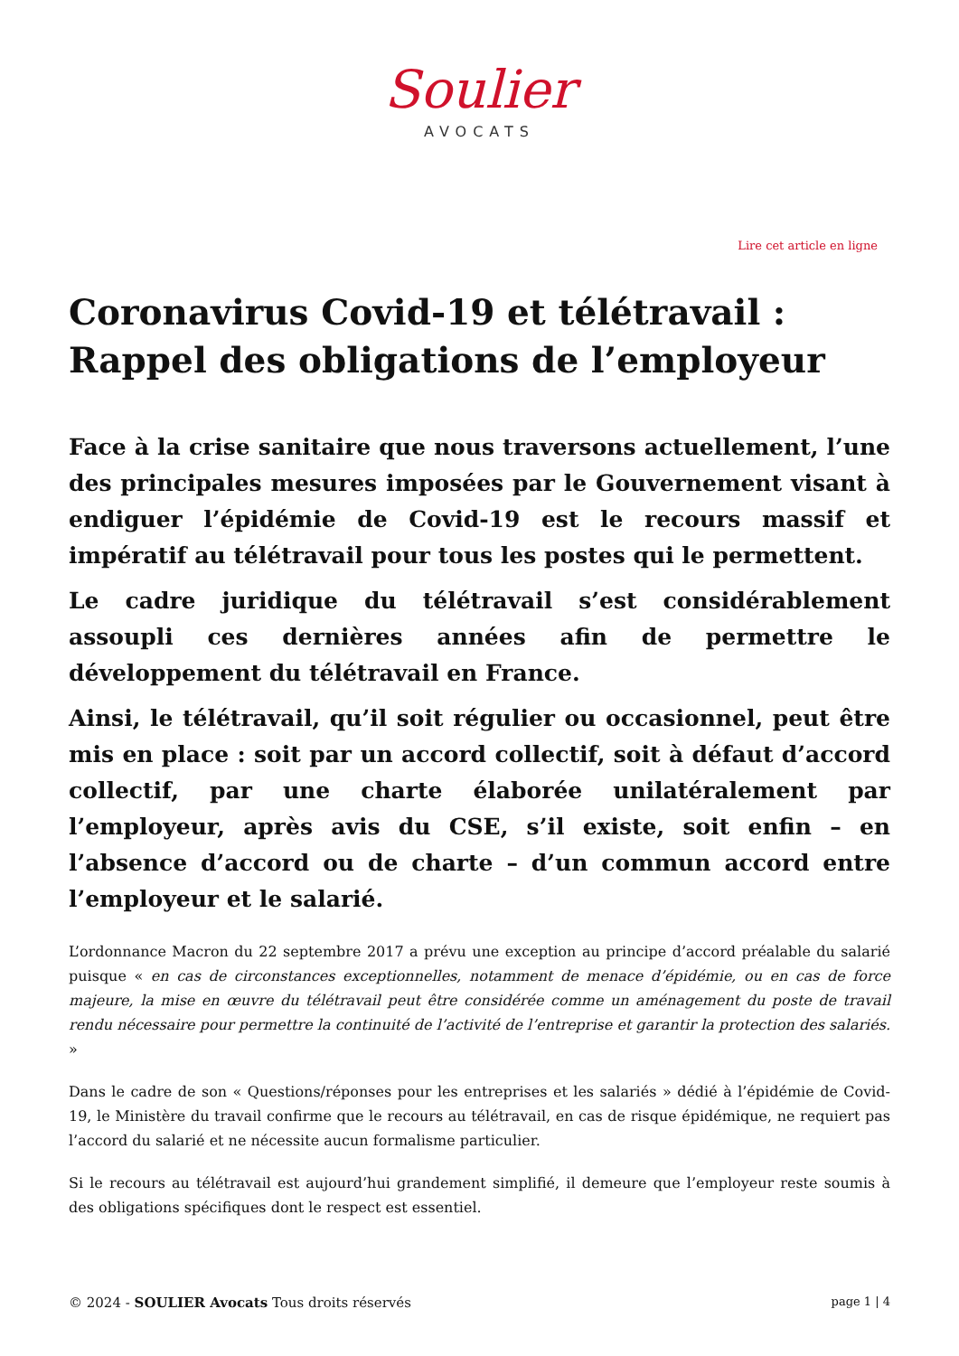Soulier
AVOCATS
Lire cet article en ligne
Coronavirus Covid-19 et télétravail : Rappel des obligations de l’employeur
Face à la crise sanitaire que nous traversons actuellement, l’une des principales mesures imposées par le Gouvernement visant à endiguer l’épidémie de Covid-19 est le recours massif et impératif au télétravail pour tous les postes qui le permettent.
Le cadre juridique du télétravail s’est considérablement assoupli ces dernières années afin de permettre le développement du télétravail en France.
Ainsi, le télétravail, qu’il soit régulier ou occasionnel, peut être mis en place : soit par un accord collectif, soit à défaut d’accord collectif, par une charte élaborée unilatéralement par l’employeur, après avis du CSE, s’il existe, soit enfin – en l’absence d’accord ou de charte – d’un commun accord entre l’employeur et le salarié.
L’ordonnance Macron du 22 septembre 2017 a prévu une exception au principe d’accord préalable du salarié puisque « en cas de circonstances exceptionnelles, notamment de menace d’épidémie, ou en cas de force majeure, la mise en œuvre du télétravail peut être considérée comme un aménagement du poste de travail rendu nécessaire pour permettre la continuité de l’activité de l’entreprise et garantir la protection des salariés. »
Dans le cadre de son « Questions/réponses pour les entreprises et les salariés » dédié à l’épidémie de Covid-19, le Ministère du travail confirme que le recours au télétravail, en cas de risque épidémique, ne requiert pas l’accord du salarié et ne nécessite aucun formalisme particulier.
Si le recours au télétravail est aujourd’hui grandement simplifié, il demeure que l’employeur reste soumis à des obligations spécifiques dont le respect est essentiel.
© 2024 - SOULIER Avocats Tous droits réservés page 1 | 4